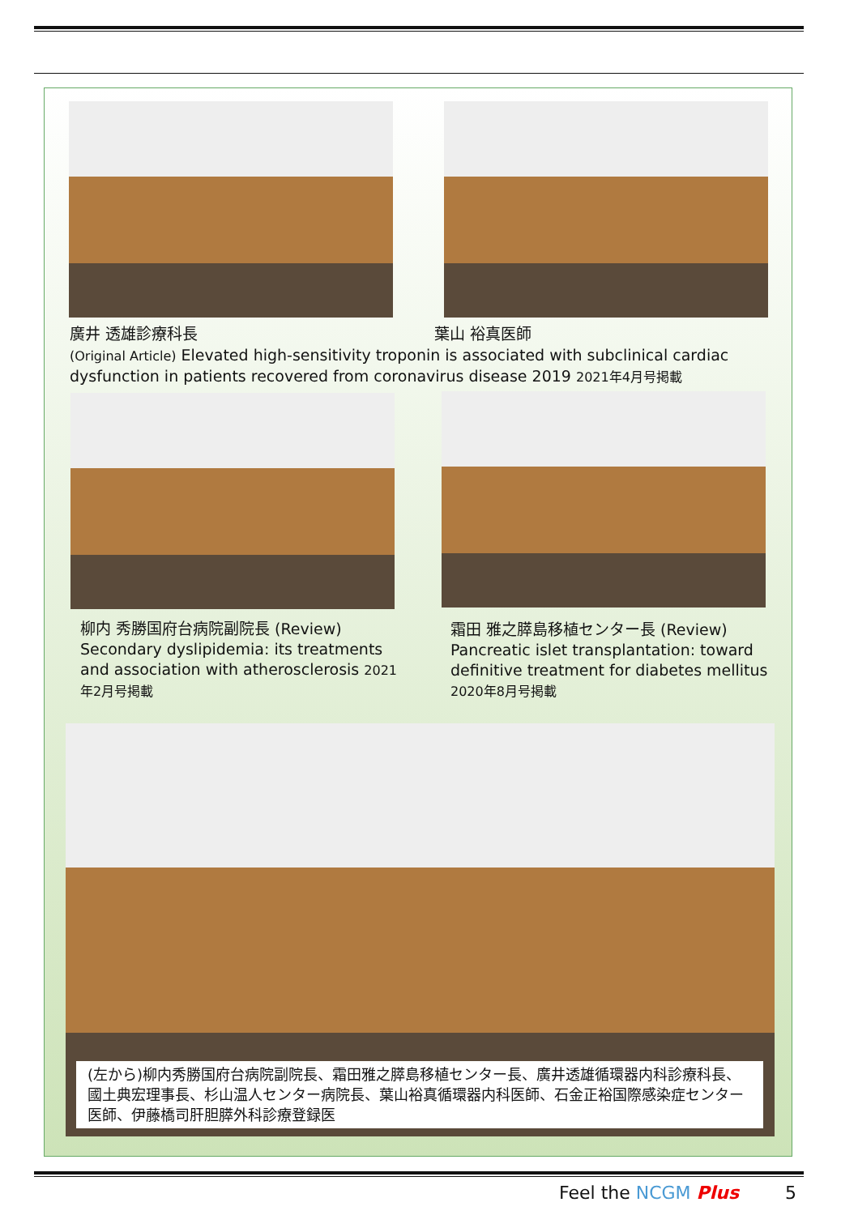廣井 透雄診療科長 葉山 裕真医師
(Original Article) Elevated high-sensitivity troponin is associated with subclinical cardiac dysfunction in patients recovered from coronavirus disease 2019 2021年4月号掲載
柳内 秀勝国府台病院副院長 (Review) Secondary dyslipidemia: its treatments and association with atherosclerosis 2021年2月号掲載
霜田 雅之膵島移植センター長 (Review) Pancreatic islet transplantation: toward definitive treatment for diabetes mellitus 2020年8月号掲載
(左から)柳内秀勝国府台病院副院長、霜田雅之膵島移植センター長、廣井透雄循環器内科診療科長、國土典宏理事長、杉山温人センター病院長、葉山裕真循環器内科医師、石金正裕国際感染症センター医師、伊藤橋司肝胆膵外科診療登録医
Feel the NCGM Plus 5